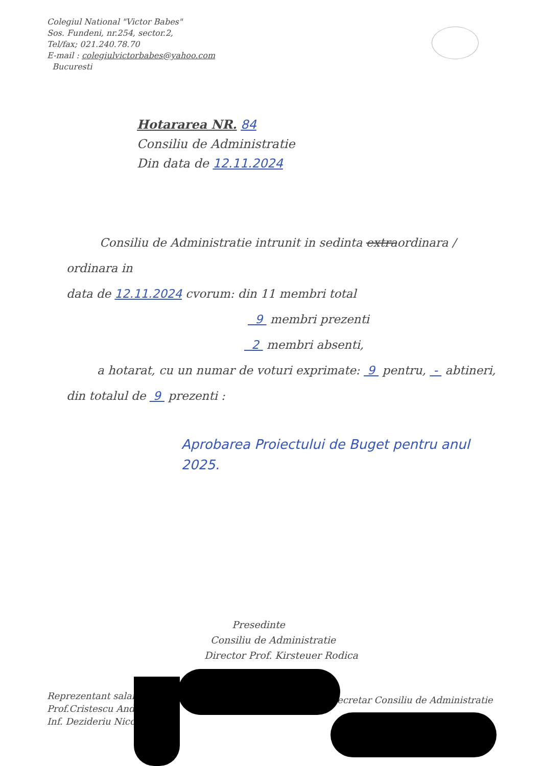Colegiul National "Victor Babes"
Sos. Fundeni, nr.254, sector.2,
Tel/fax; 021.240.78.70
E-mail : colegiulvictorbabes@yahoo.com
Bucuresti
Hotararea NR. 84
Consiliu de Administratie
Din data de 12.11.2024
Consiliu de Administratie intrunit in sedinta extraordinara / ordinara in
data de 12.11.2024 cvorum: din 11 membri total
9 membri prezenti
2 membri absenti,
a hotarat, cu un numar de voturi exprimate: 9 pentru, - abtineri,
din totalul de 9 prezenti :
Aprobarea Proiectului de Buget pentru anul 2025.
Presedinte
Consiliu de Administratie
Director Prof. Kirsteuer Rodica
Reprezentant salaria
Prof.Cristescu Andr
Inf. Dezideriu Nicol
ecretar Consiliu de Administratie